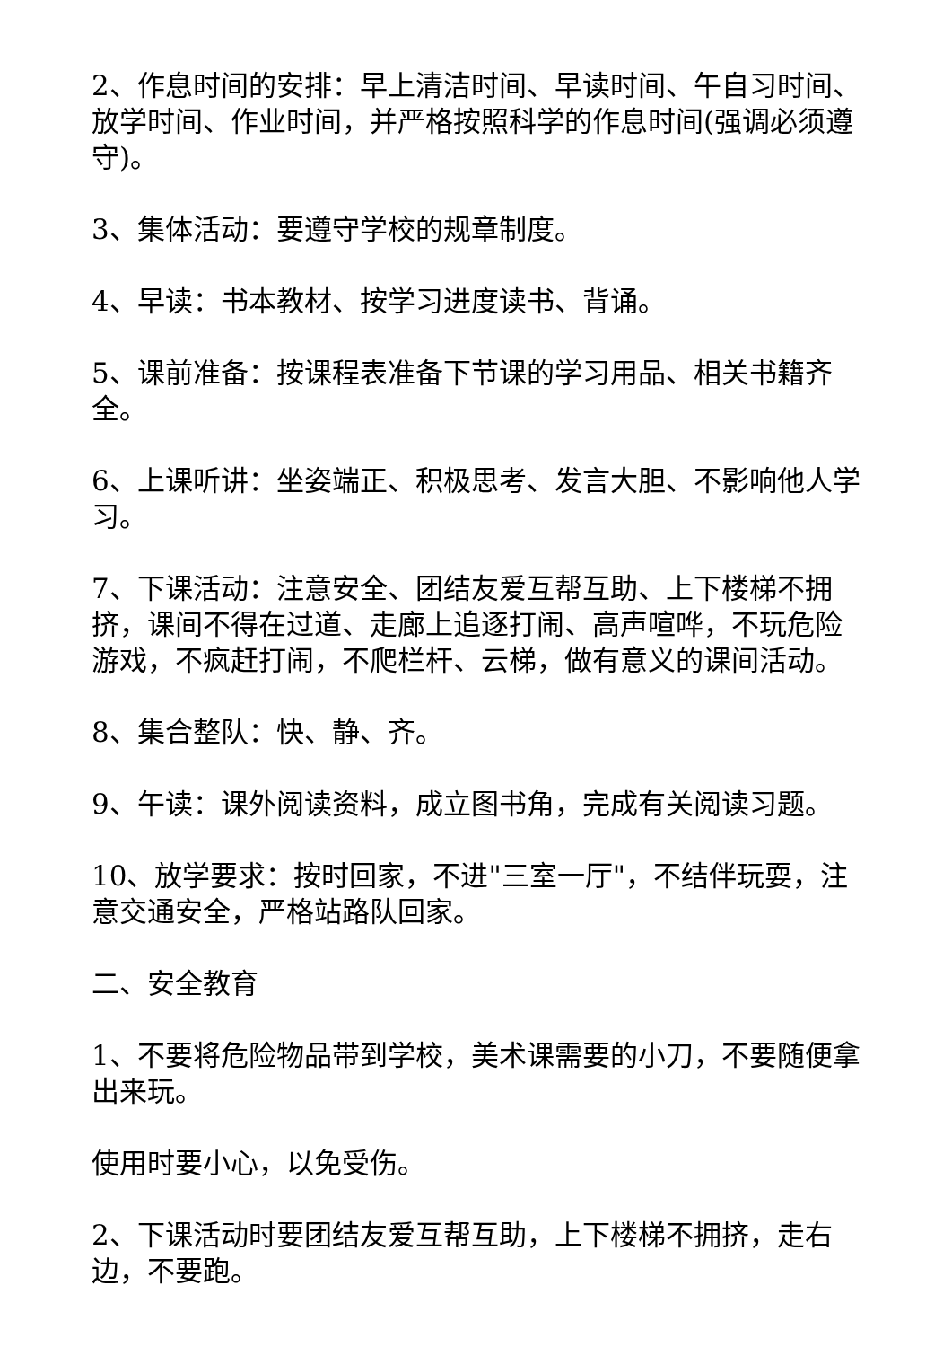2、作息时间的安排：早上清洁时间、早读时间、午自习时间、放学时间、作业时间，并严格按照科学的作息时间(强调必须遵守)。
3、集体活动：要遵守学校的规章制度。
4、早读：书本教材、按学习进度读书、背诵。
5、课前准备：按课程表准备下节课的学习用品、相关书籍齐全。
6、上课听讲：坐姿端正、积极思考、发言大胆、不影响他人学习。
7、下课活动：注意安全、团结友爱互帮互助、上下楼梯不拥挤，课间不得在过道、走廊上追逐打闹、高声喧哗，不玩危险游戏，不疯赶打闹，不爬栏杆、云梯，做有意义的课间活动。
8、集合整队：快、静、齐。
9、午读：课外阅读资料，成立图书角，完成有关阅读习题。
10、放学要求：按时回家，不进"三室一厅"，不结伴玩耍，注意交通安全，严格站路队回家。
二、安全教育
1、不要将危险物品带到学校，美术课需要的小刀，不要随便拿出来玩。
使用时要小心，以免受伤。
2、下课活动时要团结友爱互帮互助，上下楼梯不拥挤，走右边，不要跑。